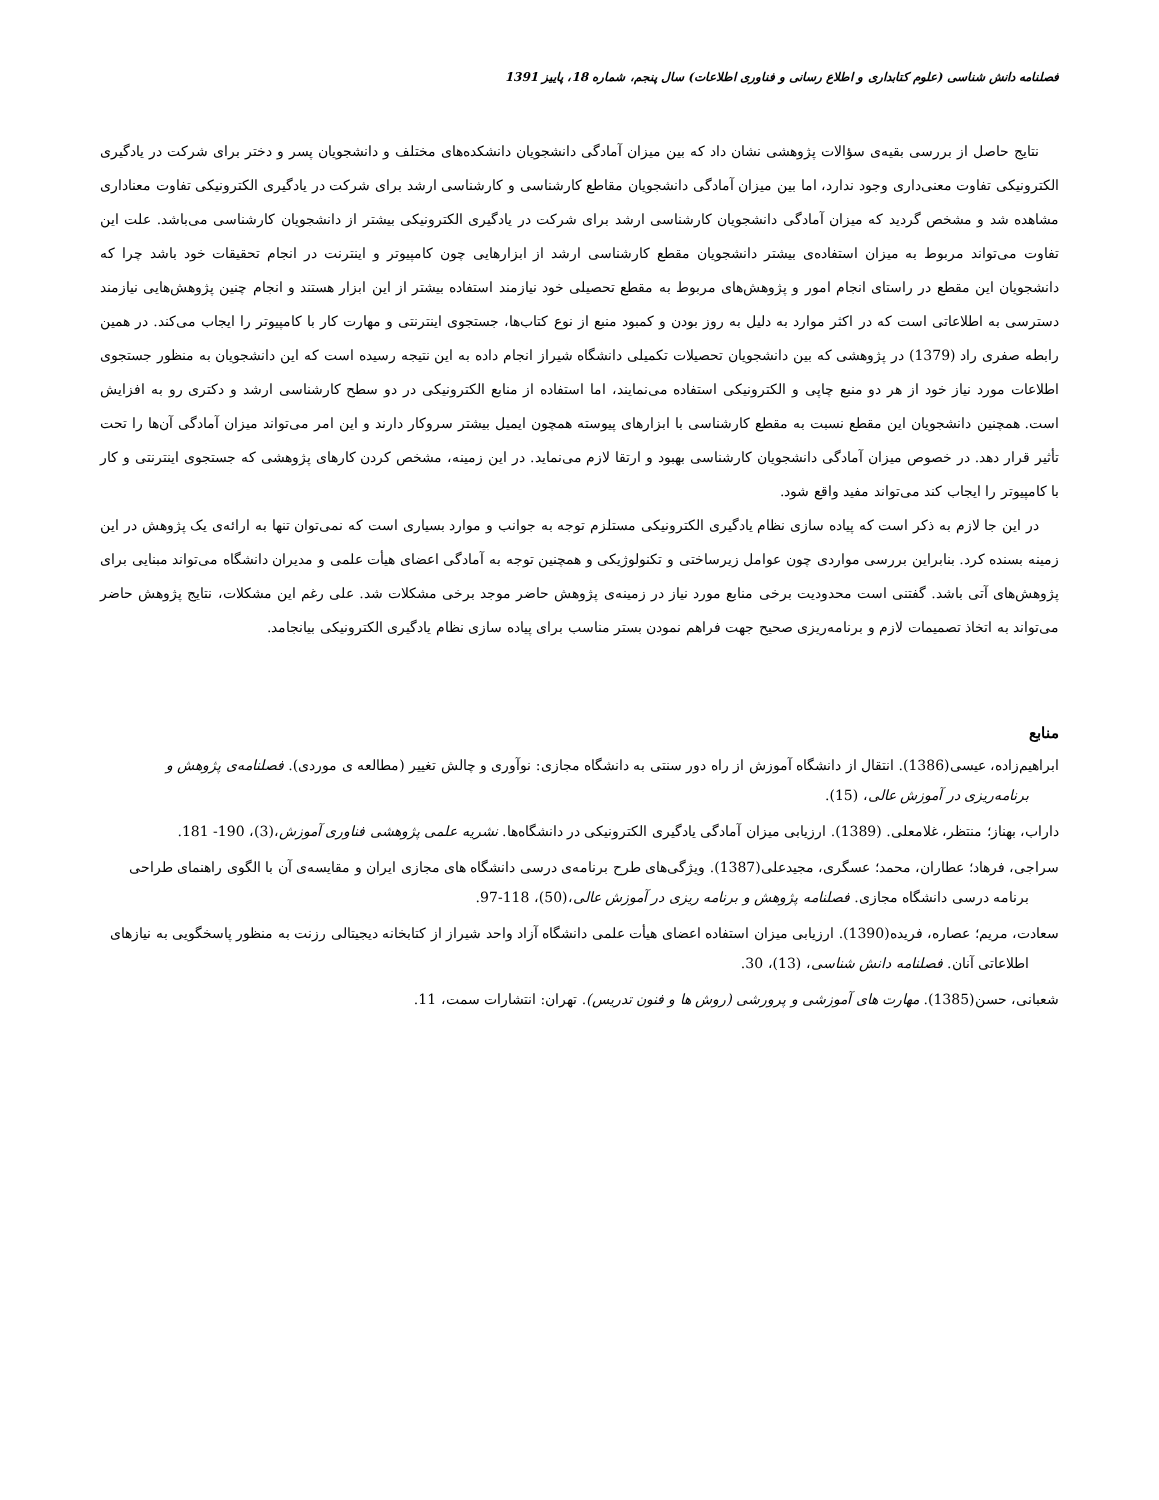فصلنامه دانش شناسی (علوم کتابداری و اطلاع رسانی و فناوری اطلاعات) سال پنجم، شماره 18، پاییز 1391
نتایج حاصل از بررسی بقیه‌ی سؤالات پژوهشی نشان داد که بین میزان آمادگی دانشجویان دانشکده‌های مختلف و دانشجویان پسر و دختر برای شرکت در یادگیری الکترونیکی تفاوت معنی‌داری وجود ندارد، اما بین میزان آمادگی دانشجویان مقاطع کارشناسی و کارشناسی ارشد برای شرکت در یادگیری الکترونیکی تفاوت معناداری مشاهده شد و مشخص گردید که میزان آمادگی دانشجویان کارشناسی ارشد برای شرکت در یادگیری الکترونیکی بیشتر از دانشجویان کارشناسی می‌باشد. علت این تفاوت می‌تواند مربوط به میزان استفاده‌ی بیشتر دانشجویان مقطع کارشناسی ارشد از ابزارهایی چون کامپیوتر و اینترنت در انجام تحقیقات خود باشد چرا که دانشجویان این مقطع در راستای انجام امور و پژوهش‌های مربوط به مقطع تحصیلی خود نیازمند استفاده بیشتر از این ابزار هستند و انجام چنین پژوهش‌هایی نیازمند دسترسی به اطلاعاتی است که در اکثر موارد به دلیل به روز بودن و کمبود منبع از نوع کتاب‌ها، جستجوی اینترنتی و مهارت کار با کامپیوتر را ایجاب می‌کند. در همین رابطه صفری راد (1379) در پژوهشی که بین دانشجویان تحصیلات تکمیلی دانشگاه شیراز انجام داده به این نتیجه رسیده است که این دانشجویان به منظور جستجوی اطلاعات مورد نیاز خود از هر دو منبع چاپی و الکترونیکی استفاده می‌نمایند، اما استفاده از منابع الکترونیکی در دو سطح کارشناسی ارشد و دکتری رو به افزایش است. همچنین دانشجویان این مقطع نسبت به مقطع کارشناسی با ابزارهای پیوسته همچون ایمیل بیشتر سروکار دارند و این امر می‌تواند میزان آمادگی آن‌ها را تحت تأثیر قرار دهد. در خصوص میزان آمادگی دانشجویان کارشناسی بهبود و ارتقا لازم می‌نماید. در این زمینه، مشخص کردن کارهای پژوهشی که جستجوی اینترنتی و کار با کامپیوتر را ایجاب کند می‌تواند مفید واقع شود.
در این جا لازم به ذکر است که پیاده سازی نظام یادگیری الکترونیکی مستلزم توجه به جوانب و موارد بسیاری است که نمی‌توان تنها به ارائه‌ی یک پژوهش در این زمینه بسنده کرد. بنابراین بررسی مواردی چون عوامل زیرساختی و تکنولوژیکی و همچنین توجه به آمادگی اعضای هیأت علمی و مدیران دانشگاه می‌تواند مبنایی برای پژوهش‌های آتی باشد. گفتنی است محدودیت برخی منابع مورد نیاز در زمینه‌ی پژوهش حاضر موجد برخی مشکلات شد. علی رغم این مشکلات، نتایج پژوهش حاضر می‌تواند به اتخاذ تصمیمات لازم و برنامه‌ریزی صحیح جهت فراهم نمودن بستر مناسب برای پیاده سازی نظام یادگیری الکترونیکی بیانجامد.
منابع
ابراهیم‌زاده، عیسی(1386). انتقال از دانشگاه آموزش از راه دور سنتی به دانشگاه مجازی: نوآوری و چالش تغییر (مطالعه ی موردی). فصلنامه‌ی پژوهش و برنامه‌ریزی در آموزش عالی، (15).
داراب، بهناز؛ منتظر، غلامعلی. (1389). ارزیابی میزان آمادگی یادگیری الکترونیکی در دانشگاه‌ها. نشریه علمی پژوهشی فناوری آموزش،(3)، 190- 181.
سراجی، فرهاد؛ عطاران، محمد؛ عسگری، مجیدعلی(1387). ویژگی‌های طرح برنامه‌ی درسی دانشگاه های مجازی ایران و مقایسه‌ی آن با الگوی راهنمای طراحی برنامه درسی دانشگاه مجازی. فصلنامه پژوهش و برنامه ریزی در آموزش عالی،(50)، 118-97.
سعادت، مریم؛ عصاره، فریده(1390). ارزیابی میزان استفاده اعضای هیأت علمی دانشگاه آزاد واحد شیراز از کتابخانه دیجیتالی رزنت به منظور پاسخگویی به نیازهای اطلاعاتی آنان. فصلنامه دانش شناسی، (13)، 30.
شعبانی، حسن(1385). مهارت های آموزشی و پرورشی (روش ها و فنون تدریس). تهران: انتشارات سمت، 11.